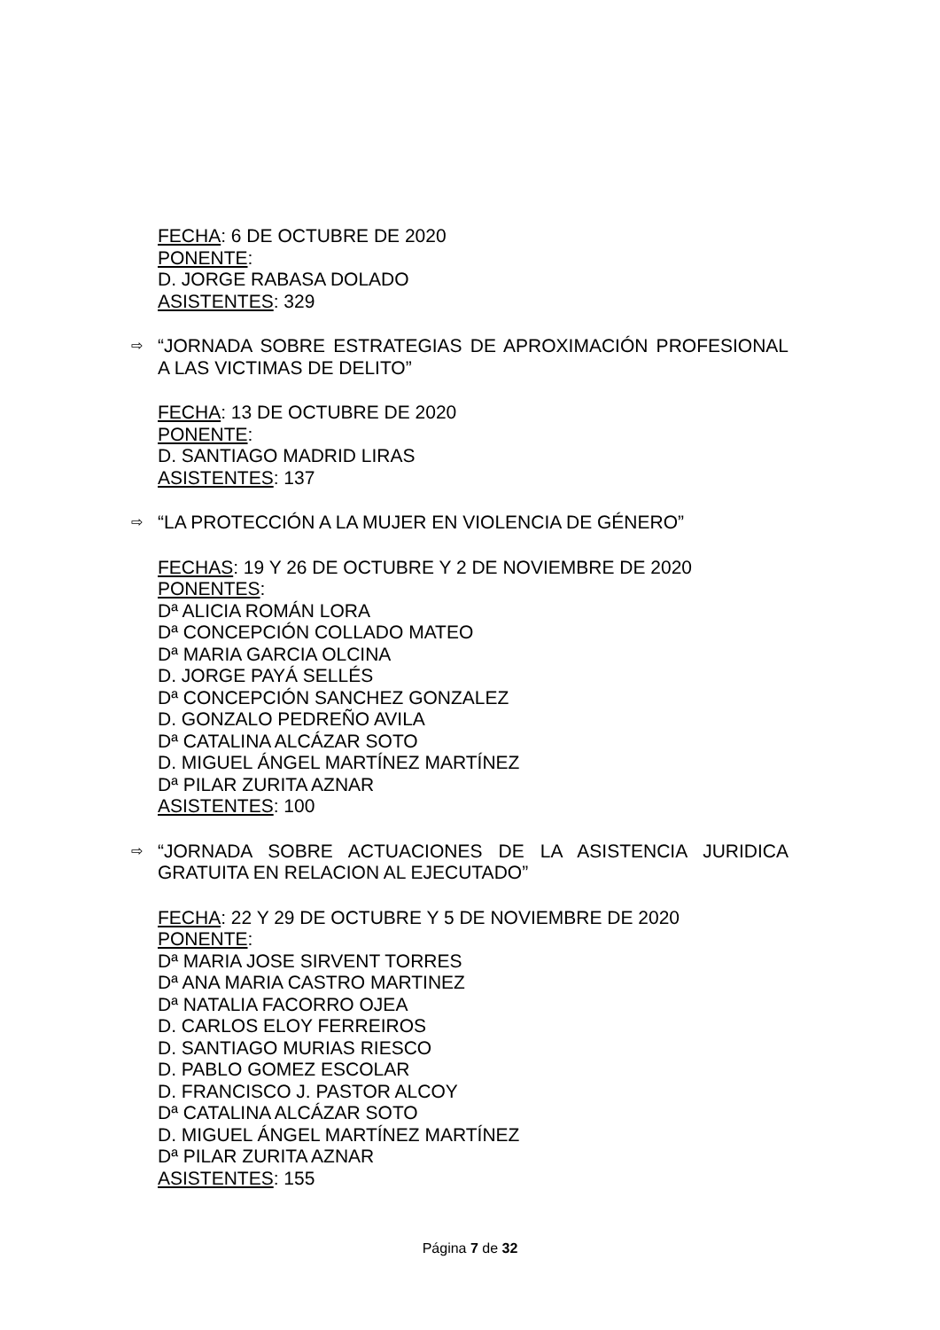FECHA: 6 DE OCTUBRE DE 2020
PONENTE:
D. JORGE RABASA DOLADO
ASISTENTES: 329
⇨ “JORNADA SOBRE ESTRATEGIAS DE APROXIMACIÓN PROFESIONAL A LAS VICTIMAS DE DELITO”
FECHA: 13 DE OCTUBRE DE 2020
PONENTE:
D. SANTIAGO MADRID LIRAS
ASISTENTES: 137
⇨ “LA PROTECCIÓN A LA MUJER EN VIOLENCIA DE GÉNERO”
FECHAS: 19 Y 26 DE OCTUBRE Y 2 DE NOVIEMBRE DE 2020
PONENTES:
Dª ALICIA ROMÁN LORA
Dª CONCEPCIÓN COLLADO MATEO
Dª MARIA GARCIA OLCINA
D. JORGE PAYÁ SELLÉS
Dª CONCEPCIÓN SANCHEZ GONZALEZ
D. GONZALO PEDREÑO AVILA
Dª CATALINA ALCÁZAR SOTO
D. MIGUEL ÁNGEL MARTÍNEZ MARTÍNEZ
Dª PILAR ZURITA AZNAR
ASISTENTES: 100
⇨ “JORNADA SOBRE ACTUACIONES DE LA ASISTENCIA JURIDICA GRATUITA EN RELACION AL EJECUTADO”
FECHA: 22 Y 29 DE OCTUBRE Y 5 DE NOVIEMBRE DE 2020
PONENTE:
Dª MARIA JOSE SIRVENT TORRES
Dª ANA MARIA CASTRO MARTINEZ
Dª NATALIA FACORRO OJEA
D. CARLOS ELOY FERREIROS
D. SANTIAGO MURIAS RIESCO
D. PABLO GOMEZ ESCOLAR
D. FRANCISCO J. PASTOR ALCOY
Dª CATALINA ALCÁZAR SOTO
D. MIGUEL ÁNGEL MARTÍNEZ MARTÍNEZ
Dª PILAR ZURITA AZNAR
ASISTENTES: 155
Página 7 de 32